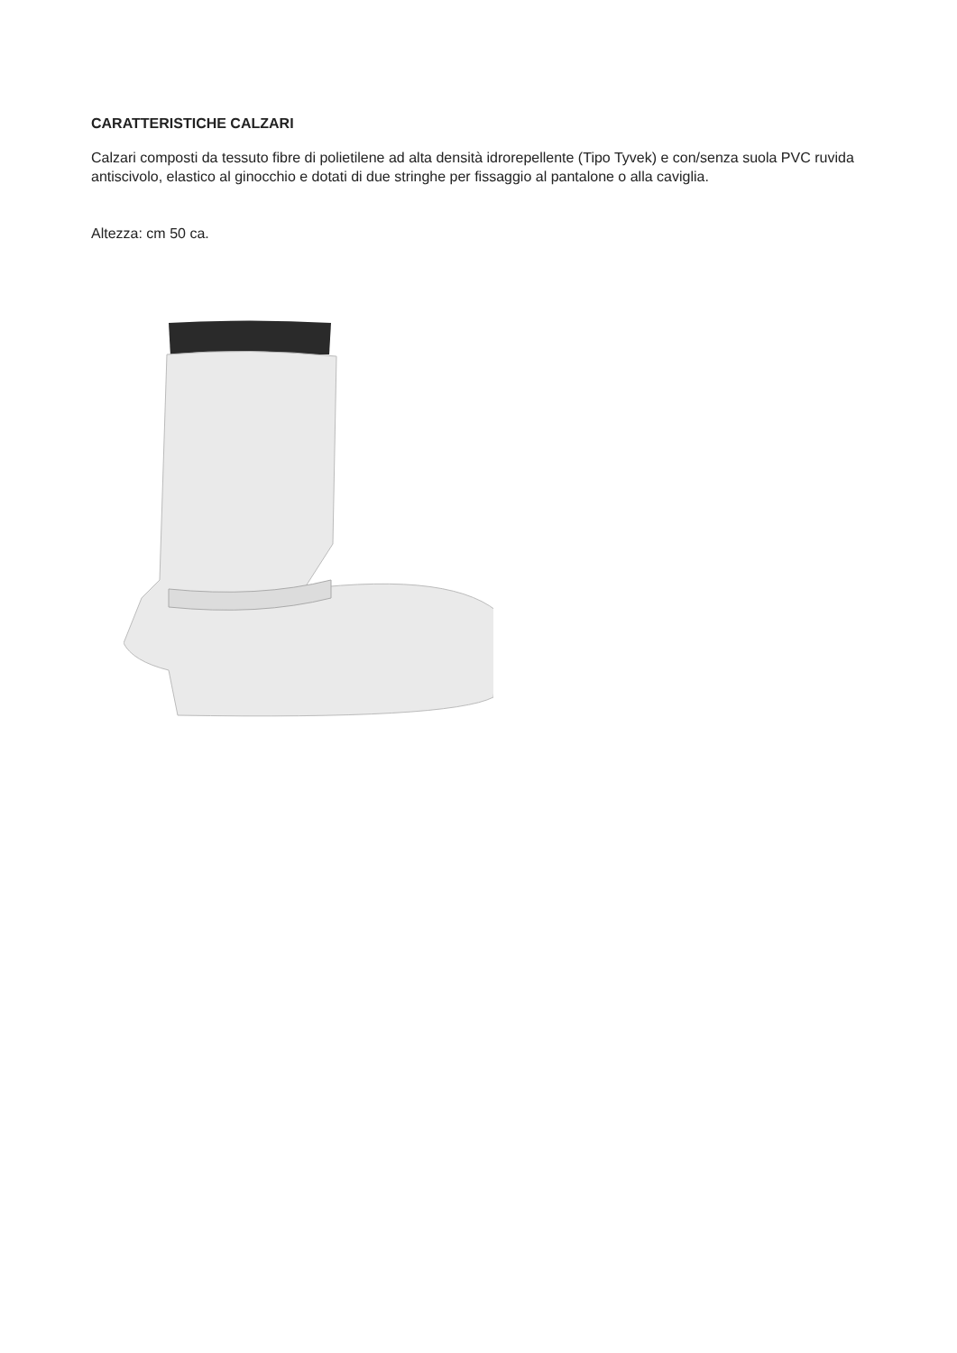CARATTERISTICHE CALZARI
Calzari composti da tessuto fibre di polietilene ad alta densità idrorepellente (Tipo Tyvek) e con/senza suola PVC ruvida antiscivolo, elastico al ginocchio e dotati di due stringhe per fissaggio al pantalone o alla caviglia.
Altezza: cm 50 ca.